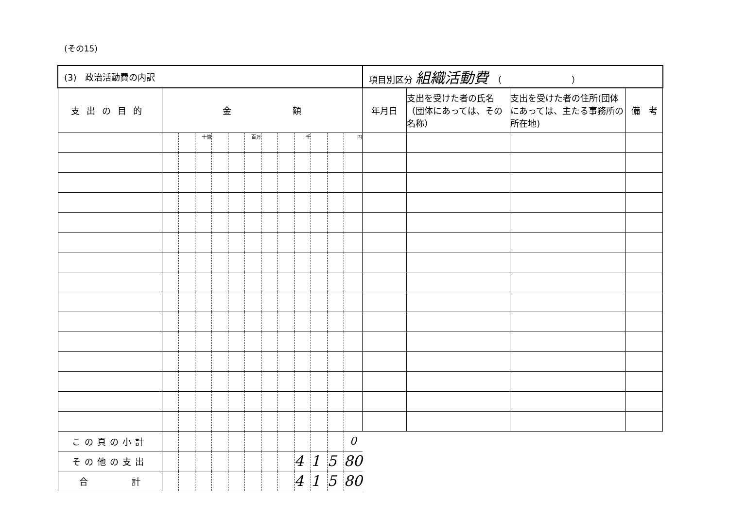(その15)
| (3) 政治活動費の内訳 | | | | | | | | | | | | | 項目別区分 組織活動費 （ ） | | | |
| 支出の目的 | 金 額 | | | | | | | | | | | | 年月日 | 支出を受けた者の氏名（団体にあっては、その名称） | 支出を受けた者の住所(団体にあっては、主たる事務所の所在地) | 備 考 |
| | | | 十億 | | | 百万 | | | 千 | | | 円 | | | | |
| この頁の小計 | | | | | | | | | | | | 0 | | | | |
| その他の支出 | | | | | | | | | 4 | 1 | 5 | 80 | | | | |
| 合 計 | | | | | | | | | 4 | 1 | 5 | 80 | | | | |